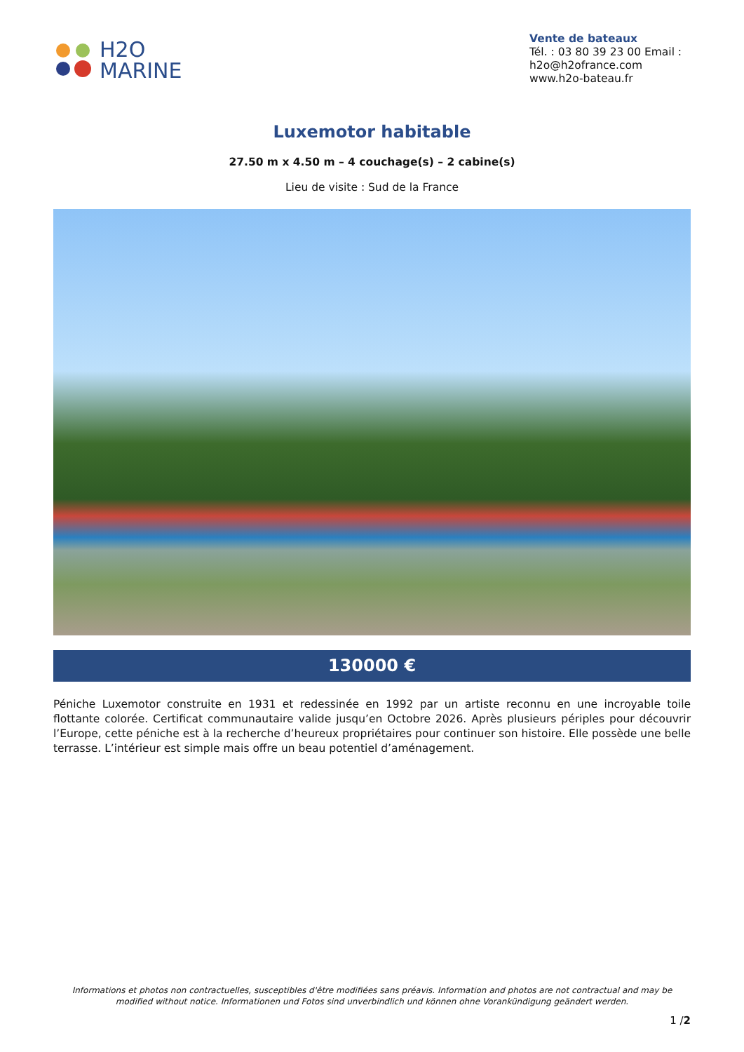H2O
MARINE
Vente de bateaux
Tél. : 03 80 39 23 00 Email : h2o@h2ofrance.com
www.h2o-bateau.fr
Luxemotor habitable
27.50 m x 4.50 m – 4 couchage(s) – 2 cabine(s)
Lieu de visite : Sud de la France
130000 €
Péniche Luxemotor construite en 1931 et redessinée en 1992 par un artiste reconnu en une incroyable toile flottante colorée. Certificat communautaire valide jusqu’en Octobre 2026. Après plusieurs périples pour découvrir l’Europe, cette péniche est à la recherche d’heureux propriétaires pour continuer son histoire. Elle possède une belle terrasse. L’intérieur est simple mais offre un beau potentiel d’aménagement.
Informations et photos non contractuelles, susceptibles d'être modifiées sans préavis. Information and photos are not contractual and may be modified without notice. Informationen und Fotos sind unverbindlich und können ohne Vorankündigung geändert werden.
1 /2